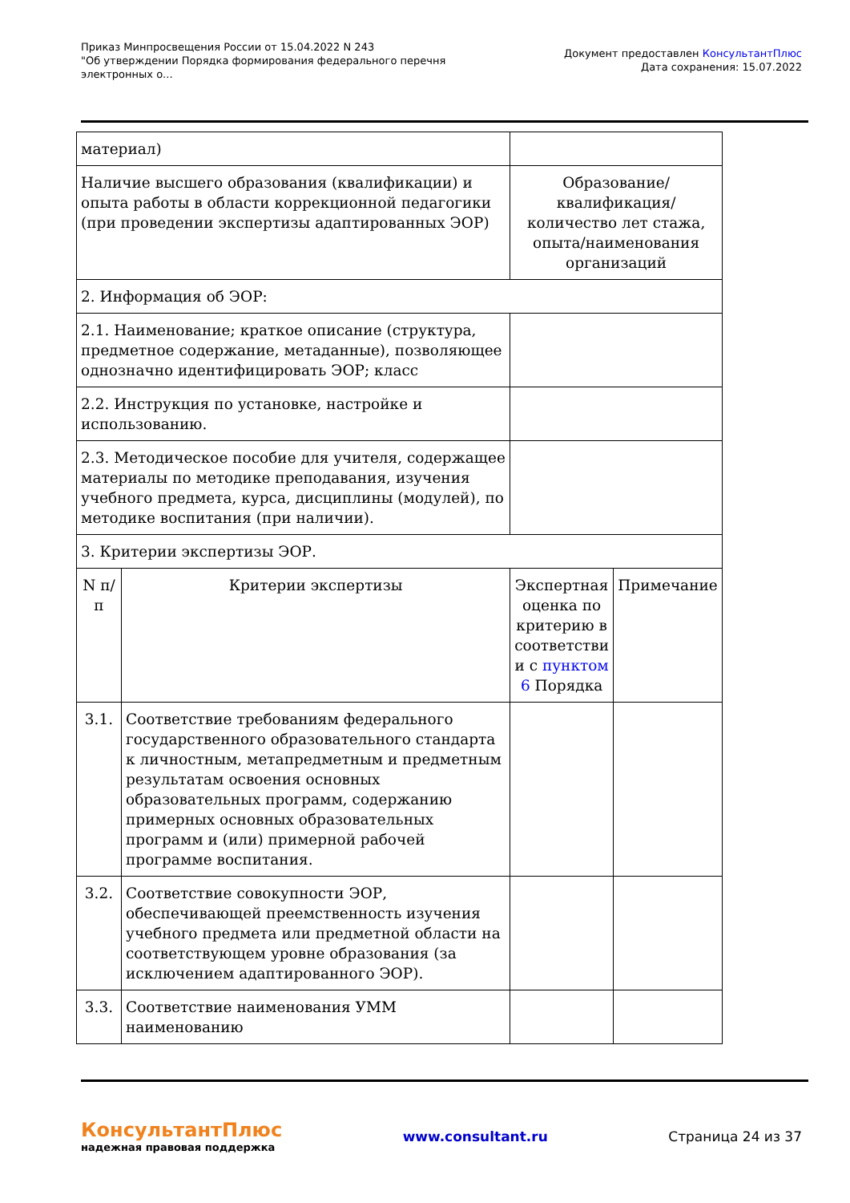Приказ Минпросвещения России от 15.04.2022 N 243
"Об утверждении Порядка формирования федерального перечня
электронных о...
Документ предоставлен КонсультантПлюс
Дата сохранения: 15.07.2022
| материал) | | | |
| Наличие высшего образования (квалификации) и опыта работы в области коррекционной педагогики (при проведении экспертизы адаптированных ЭОР) | | Образование/квалификация/количество лет стажа, опыта/наименования организаций | |
| 2. Информация об ЭОР: | | | |
| 2.1. Наименование; краткое описание (структура, предметное содержание, метаданные), позволяющее однозначно идентифицировать ЭОР; класс | | | |
| 2.2. Инструкция по установке, настройке и использованию. | | | |
| 2.3. Методическое пособие для учителя, содержащее материалы по методике преподавания, изучения учебного предмета, курса, дисциплины (модулей), по методике воспитания (при наличии). | | | |
| 3. Критерии экспертизы ЭОР. | | | |
| N п/п | Критерии экспертизы | Экспертная оценка по критерию в соответстви и с пунктом 6 Порядка | Примечание |
| 3.1. | Соответствие требованиям федерального государственного образовательного стандарта к личностным, метапредметным и предметным результатам освоения основных образовательных программ, содержанию примерных основных образовательных программ и (или) примерной рабочей программе воспитания. | | |
| 3.2. | Соответствие совокупности ЭОР, обеспечивающей преемственность изучения учебного предмета или предметной области на соответствующем уровне образования (за исключением адаптированного ЭОР). | | |
| 3.3. | Соответствие наименования УММ наименованию | | |
КонсультантПлюс
надежная правовая поддержка
www.consultant.ru Страница 24 из 37